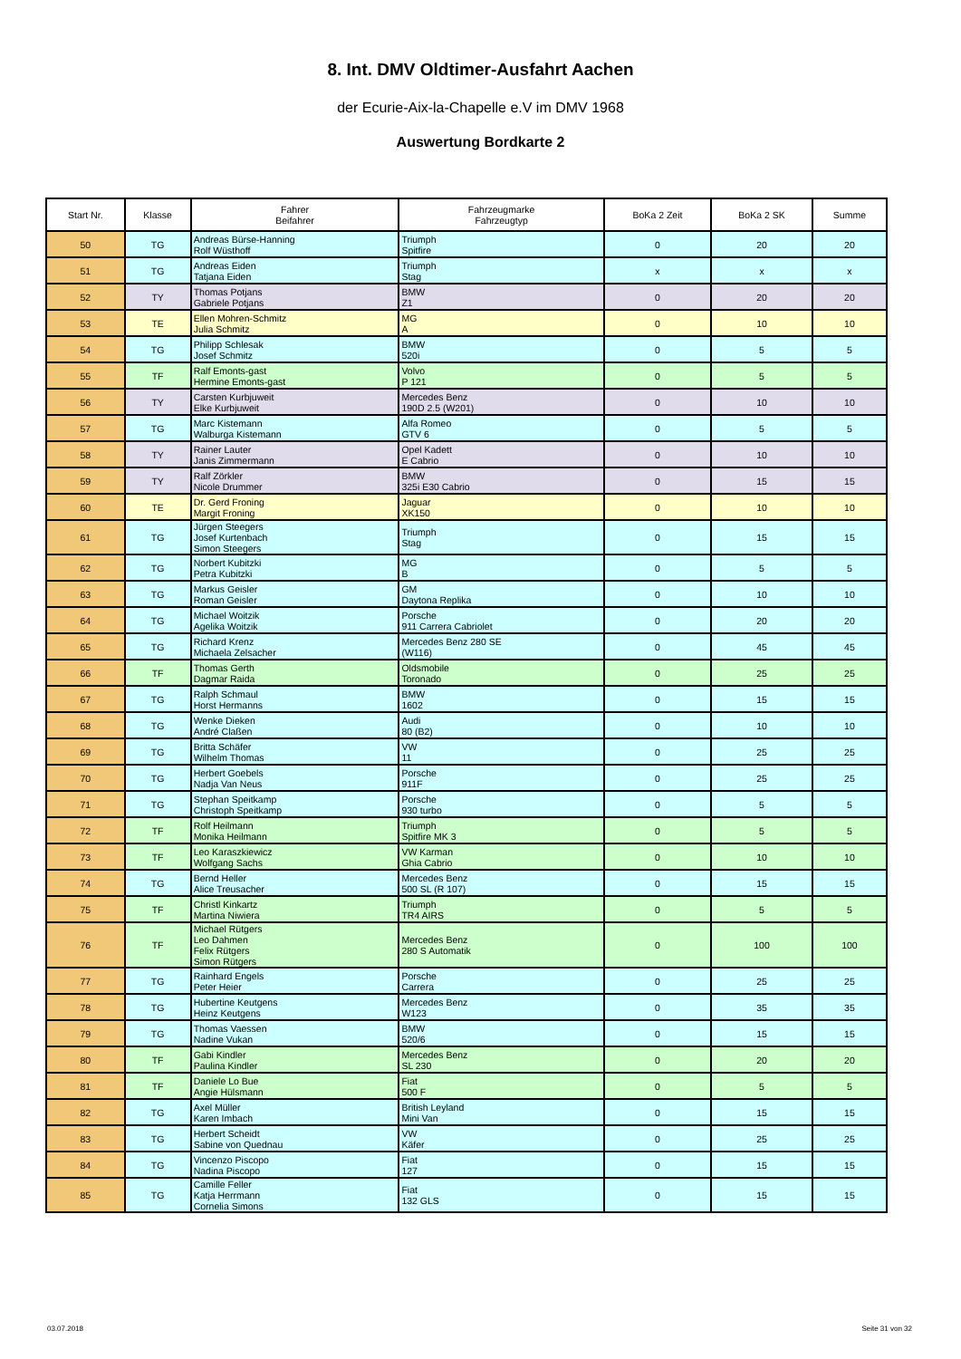8. Int. DMV Oldtimer-Ausfahrt Aachen
der Ecurie-Aix-la-Chapelle e.V im DMV 1968
Auswertung Bordkarte 2
| Start Nr. | Klasse | Fahrer Beifahrer | Fahrzeugmarke Fahrzeugtyp | BoKa 2 Zeit | BoKa 2 SK | Summe |
| --- | --- | --- | --- | --- | --- | --- |
| 50 | TG | Andreas Bürse-Hanning Rolf Wüsthoff | Triumph Spitfire | 0 | 20 | 20 |
| 51 | TG | Andreas Eiden Tatjana Eiden | Triumph Stag | x | x | x |
| 52 | TY | Thomas Potjans Gabriele Potjans | BMW Z1 | 0 | 20 | 20 |
| 53 | TE | Ellen Mohren-Schmitz Julia Schmitz | MG A | 0 | 10 | 10 |
| 54 | TG | Philipp Schlesak Josef Schmitz | BMW 520i | 0 | 5 | 5 |
| 55 | TF | Ralf Emonts-gast Hermine Emonts-gast | Volvo P 121 | 0 | 5 | 5 |
| 56 | TY | Carsten Kurbjuweit Elke Kurbjuweit | Mercedes Benz 190D 2.5 (W201) | 0 | 10 | 10 |
| 57 | TG | Marc Kistemann Walburga Kistemann | Alfa Romeo GTV 6 | 0 | 5 | 5 |
| 58 | TY | Rainer Lauter Janis Zimmermann | Opel Kadett E Cabrio | 0 | 10 | 10 |
| 59 | TY | Ralf Zörkler Nicole Drummer | BMW 325i E30 Cabrio | 0 | 15 | 15 |
| 60 | TE | Dr. Gerd Froning Margit Froning | Jaguar XK150 | 0 | 10 | 10 |
| 61 | TG | Jürgen Steegers Josef Kurtenbach Simon Steegers | Triumph Stag | 0 | 15 | 15 |
| 62 | TG | Norbert Kubitzki Petra Kubitzki | MG B | 0 | 5 | 5 |
| 63 | TG | Markus Geisler Roman Geisler | GM Daytona Replika | 0 | 10 | 10 |
| 64 | TG | Michael Woitzik Agelika Woitzik | Porsche 911 Carrera Cabriolet | 0 | 20 | 20 |
| 65 | TG | Richard Krenz Michaela Zelsacher | Mercedes Benz 280 SE (W116) | 0 | 45 | 45 |
| 66 | TF | Thomas Gerth Dagmar Raida | Oldsmobile Toronado | 0 | 25 | 25 |
| 67 | TG | Ralph Schmaul Horst Hermanns | BMW 1602 | 0 | 15 | 15 |
| 68 | TG | Wenke Dieken André Claßen | Audi 80 (B2) | 0 | 10 | 10 |
| 69 | TG | Britta Schäfer Wilhelm Thomas | VW 11 | 0 | 25 | 25 |
| 70 | TG | Herbert Goebels Nadja Van Neus | Porsche 911F | 0 | 25 | 25 |
| 71 | TG | Stephan Speitkamp Christoph Speitkamp | Porsche 930 turbo | 0 | 5 | 5 |
| 72 | TF | Rolf Heilmann Monika Heilmann | Triumph Spitfire MK 3 | 0 | 5 | 5 |
| 73 | TF | Leo Karaszkiewicz Wolfgang Sachs | VW Karman Ghia Cabrio | 0 | 10 | 10 |
| 74 | TG | Bernd Heller Alice Treusacher | Mercedes Benz 500 SL (R 107) | 0 | 15 | 15 |
| 75 | TF | Christl Kinkartz Martina Niwiera | Triumph TR4 AIRS | 0 | 5 | 5 |
| 76 | TF | Michael Rütgers Leo Dahmen Felix Rütgers Simon Rütgers | Mercedes Benz 280 S Automatik | 0 | 100 | 100 |
| 77 | TG | Rainhard Engels Peter Heier | Porsche Carrera | 0 | 25 | 25 |
| 78 | TG | Hubertine Keutgens Heinz Keutgens | Mercedes Benz W123 | 0 | 35 | 35 |
| 79 | TG | Thomas Vaessen Nadine Vukan | BMW 520/6 | 0 | 15 | 15 |
| 80 | TF | Gabi Kindler Paulina Kindler | Mercedes Benz SL 230 | 0 | 20 | 20 |
| 81 | TF | Daniele Lo Bue Angie Hülsmann | Fiat 500 F | 0 | 5 | 5 |
| 82 | TG | Axel Müller Karen Imbach | British Leyland Mini Van | 0 | 15 | 15 |
| 83 | TG | Herbert Scheidt Sabine von Quednau | VW Käfer | 0 | 25 | 25 |
| 84 | TG | Vincenzo Piscopo Nadina Piscopo | Fiat 127 | 0 | 15 | 15 |
| 85 | TG | Camille Feller Katja Herrmann Cornelia Simons | Fiat 132 GLS | 0 | 15 | 15 |
03.07.2018 Seite 31 von 32